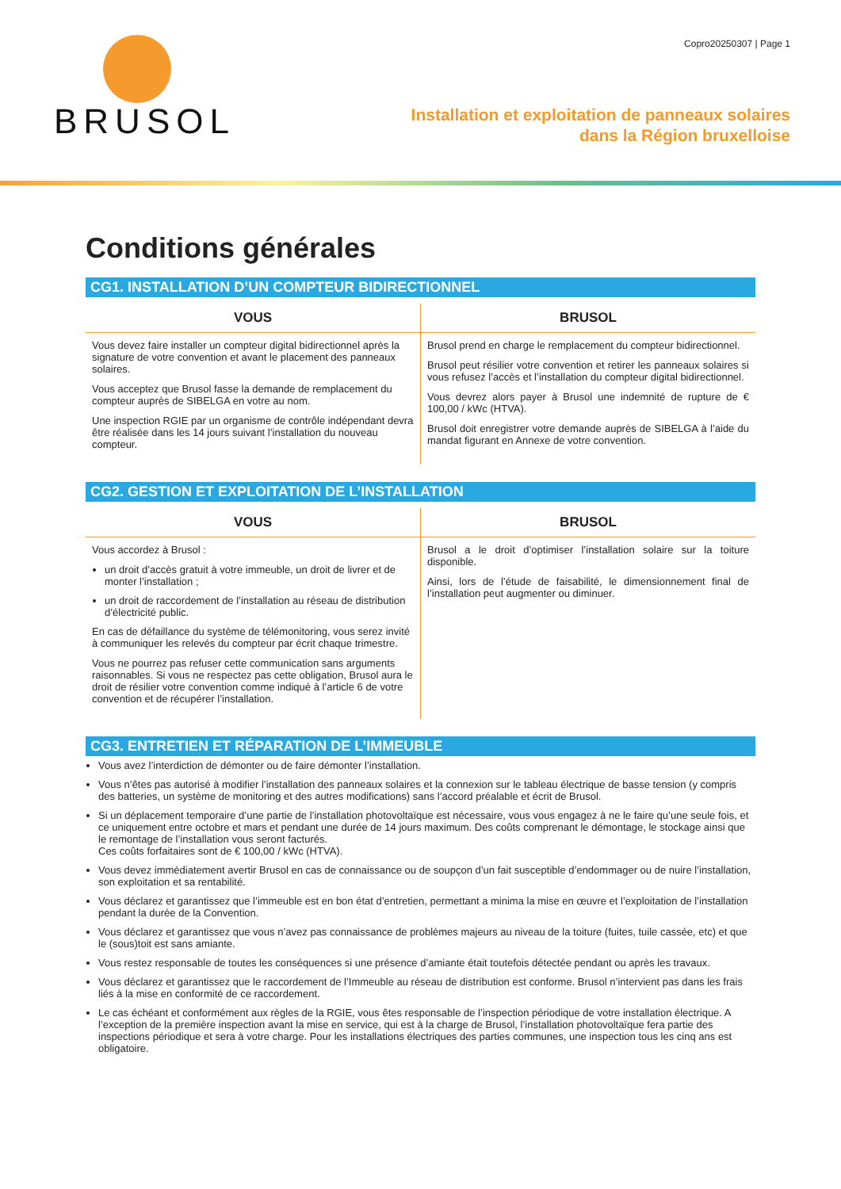BRUSOL
Copro20250307 | Page 1
Installation et exploitation de panneaux solaires
dans la Région bruxelloise
Conditions générales
CG1. INSTALLATION D’UN COMPTEUR BIDIRECTIONNEL
| VOUS | BRUSOL |
| --- | --- |
| Vous devez faire installer un compteur digital bidirectionnel après la signature de votre convention et avant le placement des panneaux solaires. Vous acceptez que Brusol fasse la demande de remplacement du compteur auprès de SIBELGA en votre au nom. Une inspection RGIE par un organisme de contrôle indépendant devra être réalisée dans les 14 jours suivant l’installation du nouveau compteur. | Brusol prend en charge le remplacement du compteur bidirectionnel. Brusol peut résilier votre convention et retirer les panneaux solaires si vous refusez l’accès et l’installation du compteur digital bidirectionnel. Vous devrez alors payer à Brusol une indemnité de rupture de € 100,00 / kWc (HTVA). Brusol doit enregistrer votre demande auprès de SIBELGA à l’aide du mandat figurant en Annexe de votre convention. |
CG2. GESTION ET EXPLOITATION DE L’INSTALLATION
| VOUS | BRUSOL |
| --- | --- |
| Vous accordez à Brusol : un droit d’accès gratuit à votre immeuble, un droit de livrer et de monter l’installation ; un droit de raccordement de l’installation au réseau de distribution d’électricité public. En cas de défaillance du système de télémonitoring, vous serez invité à communiquer les relevés du compteur par écrit chaque trimestre. Vous ne pourrez pas refuser cette communication sans arguments raisonnables. Si vous ne respectez pas cette obligation, Brusol aura le droit de résilier votre convention comme indiqué à l’article 6 de votre convention et de récupérer l’installation. | Brusol a le droit d’optimiser l’installation solaire sur la toiture disponible. Ainsi, lors de l’étude de faisabilité, le dimensionnement final de l’installation peut augmenter ou diminuer. |
CG3. ENTRETIEN ET RÉPARATION DE L’IMMEUBLE
Vous avez l’interdiction de démonter ou de faire démonter l’installation.
Vous n’êtes pas autorisé à modifier l’installation des panneaux solaires et la connexion sur le tableau électrique de basse tension (y compris des batteries, un système de monitoring et des autres modifications) sans l’accord préalable et écrit de Brusol.
Si un déplacement temporaire d’une partie de l’installation photovoltaïque est nécessaire, vous vous engagez à ne le faire qu’une seule fois, et ce uniquement entre octobre et mars et pendant une durée de 14 jours maximum. Des coûts comprenant le démontage, le stockage ainsi que le remontage de l’installation vous seront facturés.
Ces coûts forfaitaires sont de € 100,00 / kWc (HTVA).
Vous devez immédiatement avertir Brusol en cas de connaissance ou de soupçon d’un fait susceptible d’endommager ou de nuire l’installation, son exploitation et sa rentabilité.
Vous déclarez et garantissez que l’immeuble est en bon état d’entretien, permettant a minima la mise en œuvre et l’exploitation de l’installation pendant la durée de la Convention.
Vous déclarez et garantissez que vous n’avez pas connaissance de problèmes majeurs au niveau de la toiture (fuites, tuile cassée, etc) et que le (sous)toit est sans amiante.
Vous restez responsable de toutes les conséquences si une présence d’amiante était toutefois détectée pendant ou après les travaux.
Vous déclarez et garantissez que le raccordement de l’Immeuble au réseau de distribution est conforme. Brusol n’intervient pas dans les frais liés à la mise en conformité de ce raccordement.
Le cas échéant et conformément aux règles de la RGIE, vous êtes responsable de l’inspection périodique de votre installation électrique. A l’exception de la première inspection avant la mise en service, qui est à la charge de Brusol, l’installation photovoltaïque fera partie des inspections périodique et sera à votre charge. Pour les installations électriques des parties communes, une inspection tous les cinq ans est obligatoire.